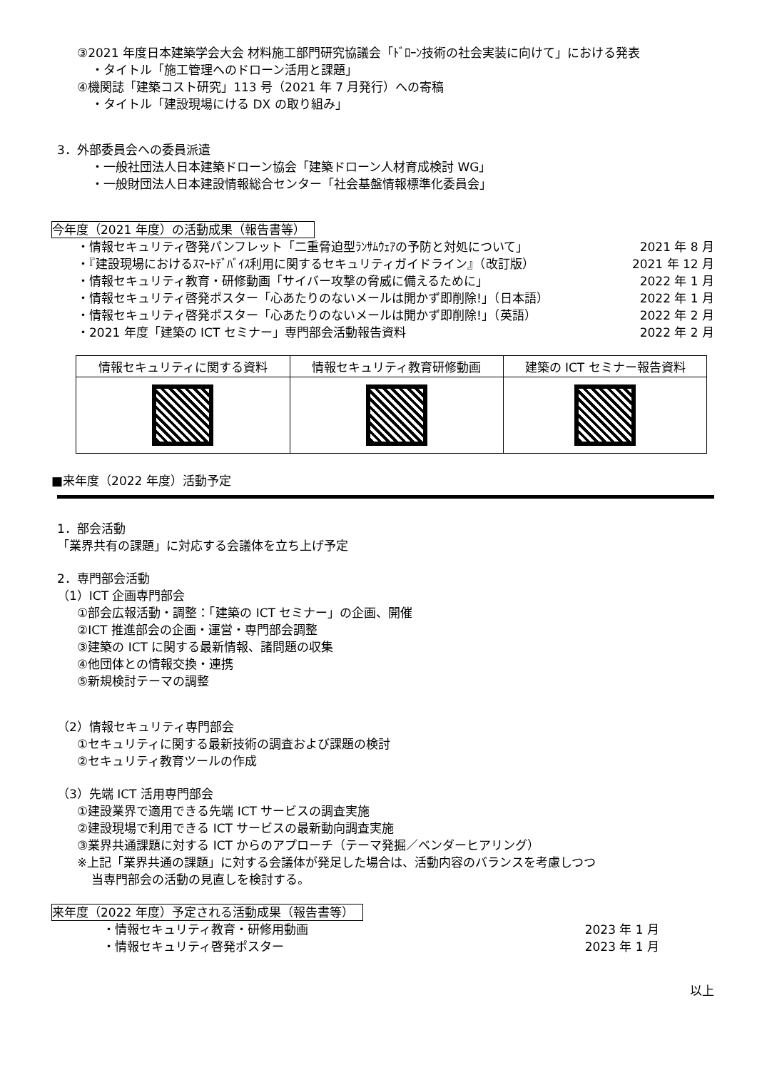③2021 年度日本建築学会大会 材料施工部門研究協議会「ﾄﾞﾛｰﾝ技術の社会実装に向けて」における発表
・タイトル「施工管理へのドローン活用と課題」
④機関誌「建築コスト研究」113 号（2021 年 7 月発行）への寄稿
・タイトル「建設現場にける DX の取り組み」
3．外部委員会への委員派遣
・一般社団法人日本建築ドローン協会「建築ドローン人材育成検討 WG」
・一般財団法人日本建設情報総合センター「社会基盤情報標準化委員会」
今年度（2021 年度）の活動成果（報告書等）
・情報セキュリティ啓発パンフレット「二重脅迫型ﾗﾝｻﾑｳｪｱの予防と対処について」 2021 年 8 月
・『建設現場におけるｽﾏｰﾄﾃﾞﾊﾞｲｽ利用に関するセキュリティガイドライン』（改訂版） 2021 年 12 月
・情報セキュリティ教育・研修動画「サイバー攻撃の脅威に備えるために」 2022 年 1 月
・情報セキュリティ啓発ポスター「心あたりのないメールは開かず即削除!」（日本語） 2022 年 1 月
・情報セキュリティ啓発ポスター「心あたりのないメールは開かず即削除!」（英語） 2022 年 2 月
・2021 年度「建築の ICT セミナー」専門部会活動報告資料 2022 年 2 月
| 情報セキュリティに関する資料 | 情報セキュリティ教育研修動画 | 建築の ICT セミナー報告資料 |
| --- | --- | --- |
■来年度（2022 年度）活動予定
1．部会活動
「業界共有の課題」に対応する会議体を立ち上げ予定
2．専門部会活動
（1）ICT 企画専門部会
①部会広報活動・調整：「建築の ICT セミナー」の企画、開催
②ICT 推進部会の企画・運営・専門部会調整
③建築の ICT に関する最新情報、諸問題の収集
④他団体との情報交換・連携
⑤新規検討テーマの調整
（2）情報セキュリティ専門部会
①セキュリティに関する最新技術の調査および課題の検討
②セキュリティ教育ツールの作成
（3）先端 ICT 活用専門部会
①建設業界で適用できる先端 ICT サービスの調査実施
②建設現場で利用できる ICT サービスの最新動向調査実施
③業界共通課題に対する ICT からのアプローチ（テーマ発掘／ベンダーヒアリング）
※上記「業界共通の課題」に対する会議体が発足した場合は、活動内容のバランスを考慮しつつ
当専門部会の活動の見直しを検討する。
来年度（2022 年度）予定される活動成果（報告書等）
・情報セキュリティ教育・研修用動画 2023 年 1 月
・情報セキュリティ啓発ポスター 2023 年 1 月
以上